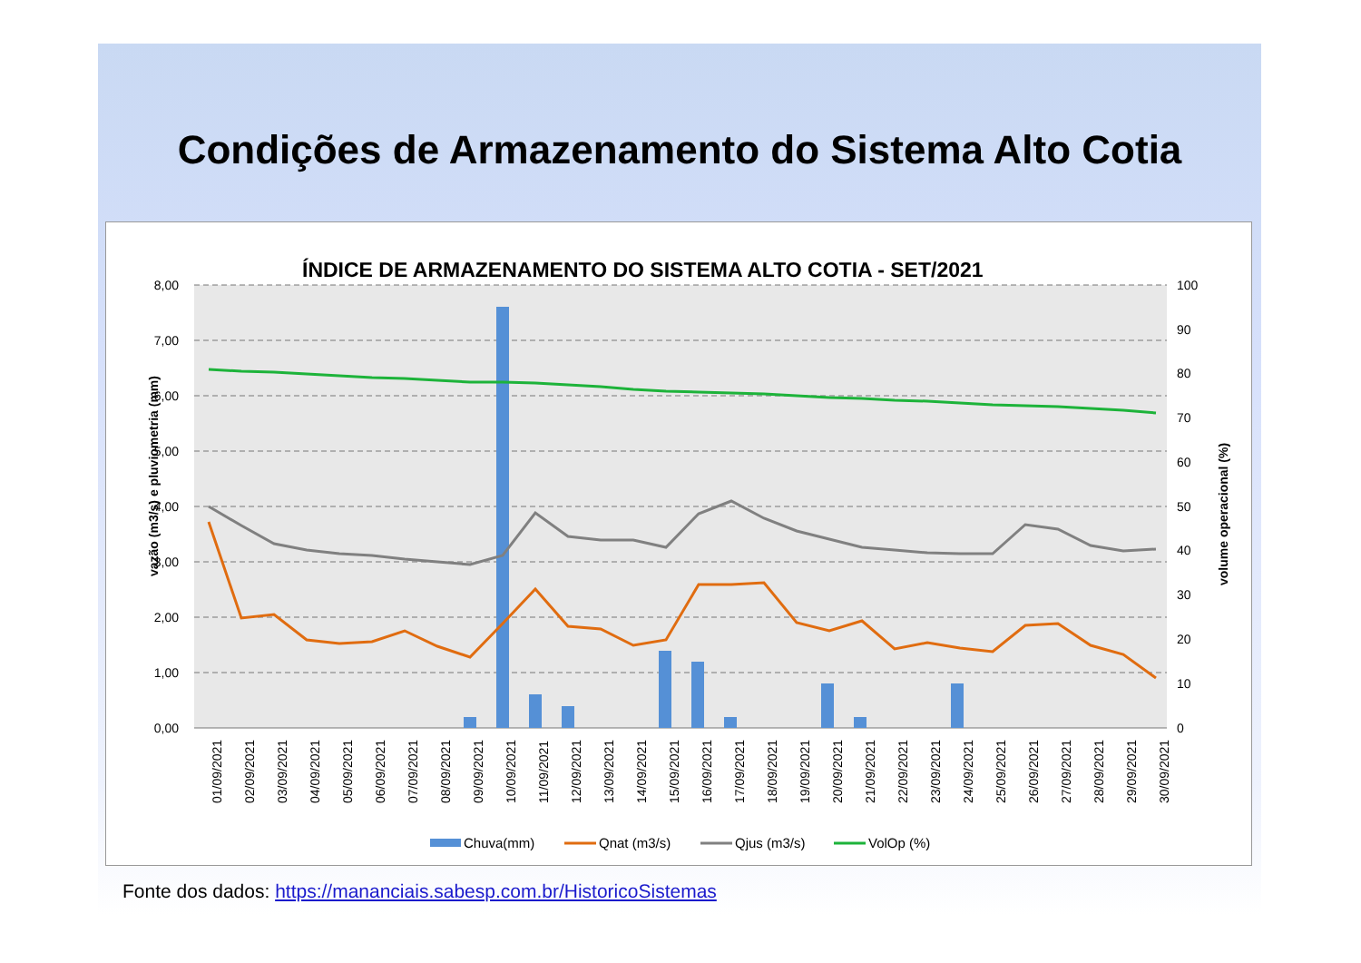Condições de Armazenamento do Sistema Alto Cotia
ÍNDICE DE ARMAZENAMENTO DO SISTEMA ALTO COTIA - SET/2021
8,00
7,00
6,00
5,00
4,00
3,00
2,00
1,00
0,00
100
90
80
70
60
50
40
30
20
10
0
vazão (m3/s) e pluviometria (mm)
volume operacional (%)
01/09/2021
02/09/2021
03/09/2021
04/09/2021
05/09/2021
06/09/2021
07/09/2021
08/09/2021
09/09/2021
10/09/2021
11/09/2021
12/09/2021
13/09/2021
14/09/2021
15/09/2021
16/09/2021
17/09/2021
18/09/2021
19/09/2021
20/09/2021
21/09/2021
22/09/2021
23/09/2021
24/09/2021
25/09/2021
26/09/2021
27/09/2021
28/09/2021
29/09/2021
30/09/2021
Chuva(mm)
Qnat (m3/s)
Qjus (m3/s)
VolOp (%)
Fonte dos dados: https://mananciais.sabesp.com.br/HistoricoSistemas